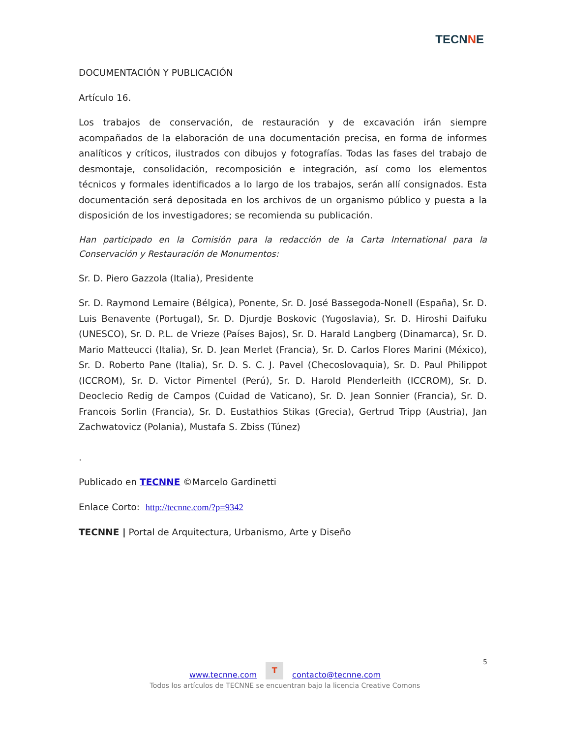TECNNE
DOCUMENTACIÓN Y PUBLICACIÓN
Artículo 16.
Los trabajos de conservación, de restauración y de excavación irán siempre acompañados de la elaboración de una documentación precisa, en forma de informes analíticos y críticos, ilustrados con dibujos y fotografías. Todas las fases del trabajo de desmontaje, consolidación, recomposición e integración, así como los elementos técnicos y formales identificados a lo largo de los trabajos, serán allí consignados. Esta documentación será depositada en los archivos de un organismo público y puesta a la disposición de los investigadores; se recomienda su publicación.
Han participado en la Comisión para la redacción de la Carta International para la Conservación y Restauración de Monumentos:
Sr. D. Piero Gazzola (Italia), Presidente
Sr. D. Raymond Lemaire (Bélgica), Ponente, Sr. D. José Bassegoda-Nonell (España), Sr. D. Luis Benavente (Portugal), Sr. D. Djurdje Boskovic (Yugoslavia), Sr. D. Hiroshi Daifuku (UNESCO), Sr. D. P.L. de Vrieze (Países Bajos), Sr. D. Harald Langberg (Dinamarca), Sr. D. Mario Matteucci (Italia), Sr. D. Jean Merlet (Francia), Sr. D. Carlos Flores Marini (México), Sr. D. Roberto Pane (Italia), Sr. D. S. C. J. Pavel (Checoslovaquia), Sr. D. Paul Philippot (ICCROM), Sr. D. Victor Pimentel (Perú), Sr. D. Harold Plenderleith (ICCROM), Sr. D. Deoclecio Redig de Campos (Cuidad de Vaticano), Sr. D. Jean Sonnier (Francia), Sr. D. Francois Sorlin (Francia), Sr. D. Eustathios Stikas (Grecia), Gertrud Tripp (Austria), Jan Zachwatovicz (Polania), Mustafa S. Zbiss (Túnez)
.
Publicado en TECNNE ©Marcelo Gardinetti
Enlace Corto: http://tecnne.com/?p=9342
TECNNE | Portal de Arquitectura, Urbanismo, Arte y Diseño
5
www.tecnne.com T contacto@tecnne.com
Todos los artículos de TECNNE se encuentran bajo la licencia Creative Comons